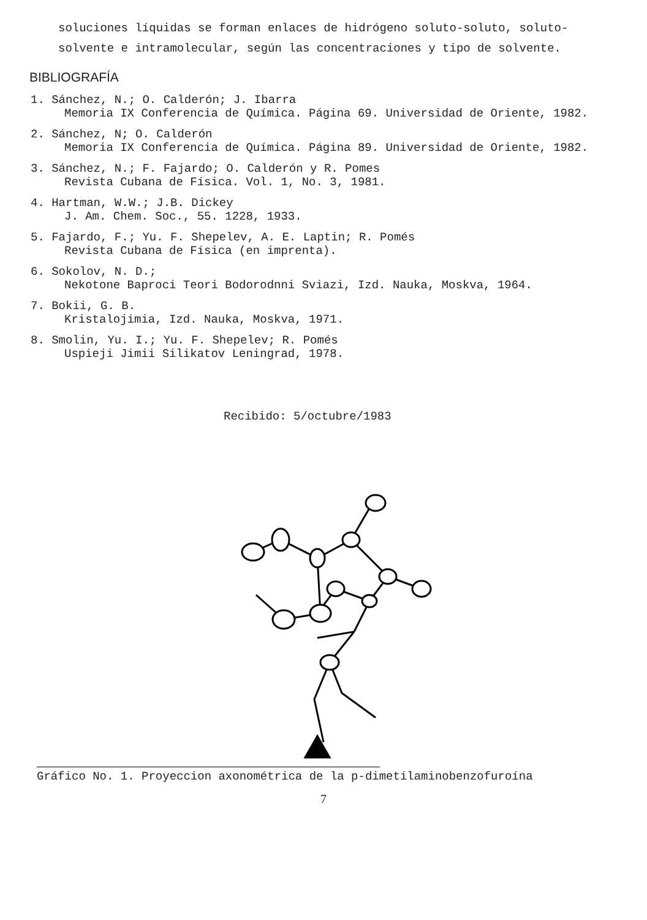soluciones líquidas se forman enlaces de hidrógeno soluto-soluto, soluto-solvente e intramolecular, según las concentraciones y tipo de solvente.
BIBLIOGRAFÍA
1. Sánchez, N.; O. Calderón; J. Ibarra
Memoria IX Conferencia de Química. Página 69. Universidad de Oriente, 1982.
2. Sánchez, N; O. Calderón
Memoria IX Conferencia de Química. Página 89. Universidad de Oriente, 1982.
3. Sánchez, N.; F. Fajardo; O. Calderón y R. Pomes
Revista Cubana de Física. Vol. 1, No. 3, 1981.
4. Hartman, W.W.; J.B. Dickey
J. Am. Chem. Soc., 55. 1228, 1933.
5. Fajardo, F.; Yu. F. Shepelev, A. E. Laptin; R. Pomés
Revista Cubana de Física (en imprenta).
6. Sokolov, N. D.;
Nekotone Baproci Teori Bodorodnni Sviazi, Izd. Nauka, Moskva, 1964.
7. Bokii, G. B.
Kristalojimia, Izd. Nauka, Moskva, 1971.
8. Smolin, Yu. I.; Yu. F. Shepelev; R. Pomés
Uspieji Jimii Silikatov Leningrad, 1978.
Recibido: 5/octubre/1983
Gráfico No. 1. Proyeccion axonométrica de la p-dimetilaminobenzofuroína
7